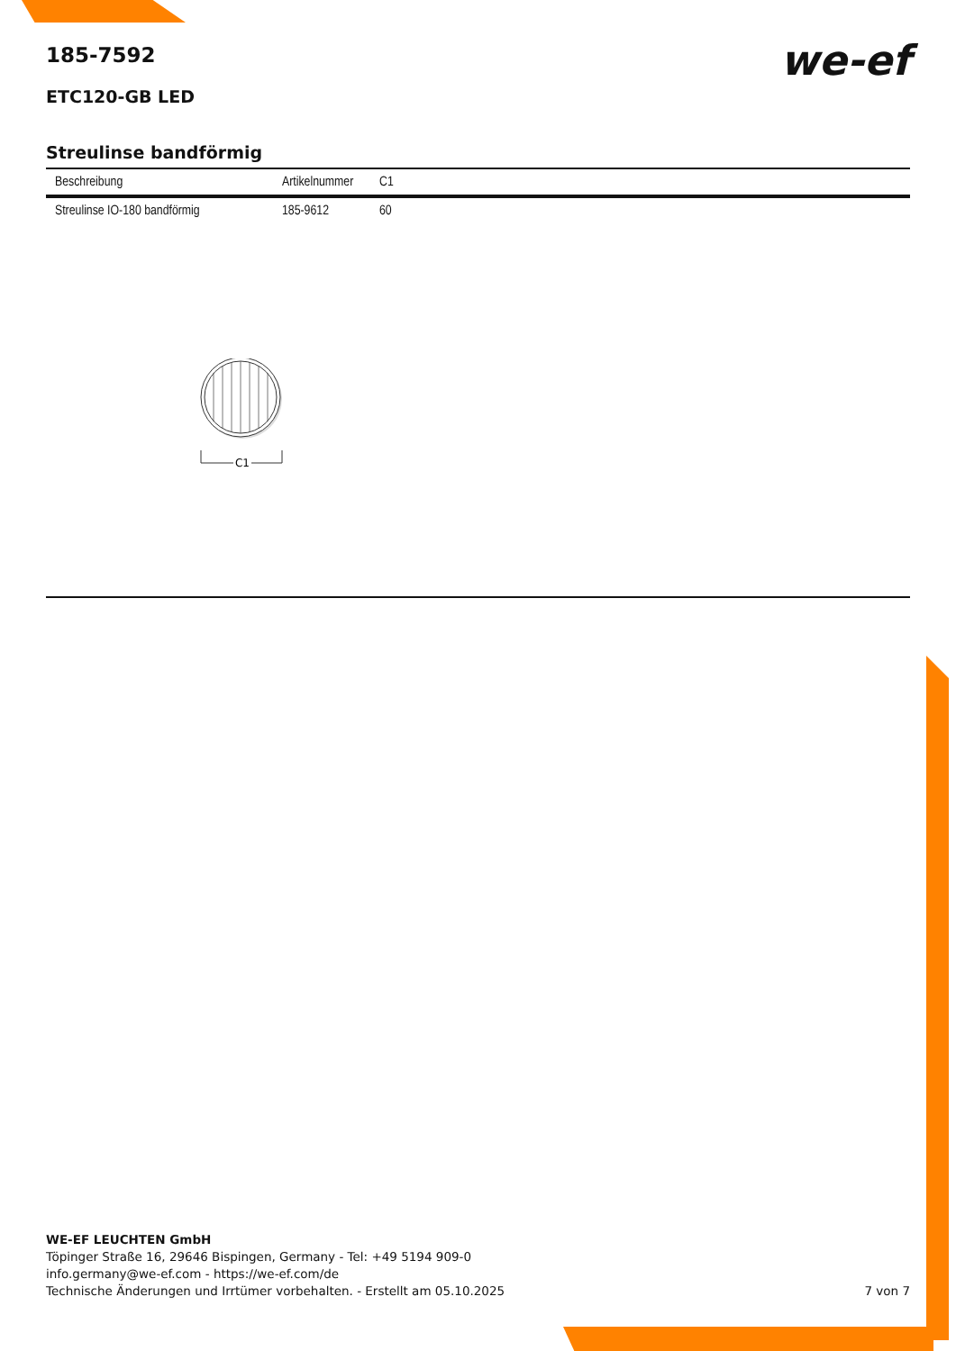we-ef
185-7592
ETC120-GB LED
Streulinse bandförmig
| Beschreibung | Artikelnummer | C1 |
| --- | --- | --- |
| Streulinse IO-180 bandförmig | 185-9612 | 60 |
C1
WE-EF LEUCHTEN GmbH
Töpinger Straße 16, 29646 Bispingen, Germany - Tel: +49 5194 909-0
info.germany@we-ef.com - https://we-ef.com/de
Technische Änderungen und Irrtümer vorbehalten. - Erstellt am 05.10.2025 7 von 7